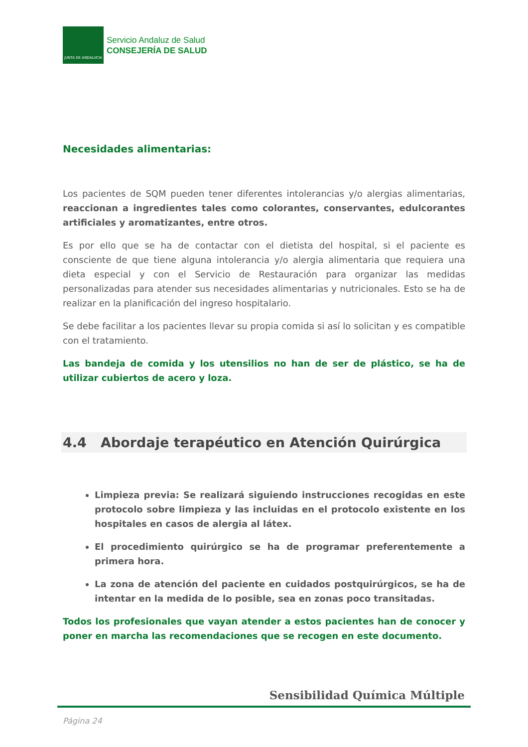JUNTA DE ANDALUCIA
Servicio Andaluz de Salud
CONSEJERÍA DE SALUD
Necesidades alimentarias:
Los pacientes de SQM pueden tener diferentes intolerancias y/o alergias alimentarias, reaccionan a ingredientes tales como colorantes, conservantes, edulcorantes artificiales y aromatizantes, entre otros.
Es por ello que se ha de contactar con el dietista del hospital, si el paciente es consciente de que tiene alguna intolerancia y/o alergia alimentaria que requiera una dieta especial y con el Servicio de Restauración para organizar las medidas personalizadas para atender sus necesidades alimentarias y nutricionales. Esto se ha de realizar en la planificación del ingreso hospitalario.
Se debe facilitar a los pacientes llevar su propia comida si así lo solicitan y es compatible con el tratamiento.
Las bandeja de comida y los utensilios no han de ser de plástico, se ha de utilizar cubiertos de acero y loza.
4.4 Abordaje terapéutico en Atención Quirúrgica
Limpieza previa: Se realizará siguiendo instrucciones recogidas en este protocolo sobre limpieza y las incluidas en el protocolo existente en los hospitales en casos de alergia al látex.
El procedimiento quirúrgico se ha de programar preferentemente a primera hora.
La zona de atención del paciente en cuidados postquirúrgicos, se ha de intentar en la medida de lo posible, sea en zonas poco transitadas.
Todos los profesionales que vayan atender a estos pacientes han de conocer y poner en marcha las recomendaciones que se recogen en este documento.
Sensibilidad Química Múltiple
Página 24